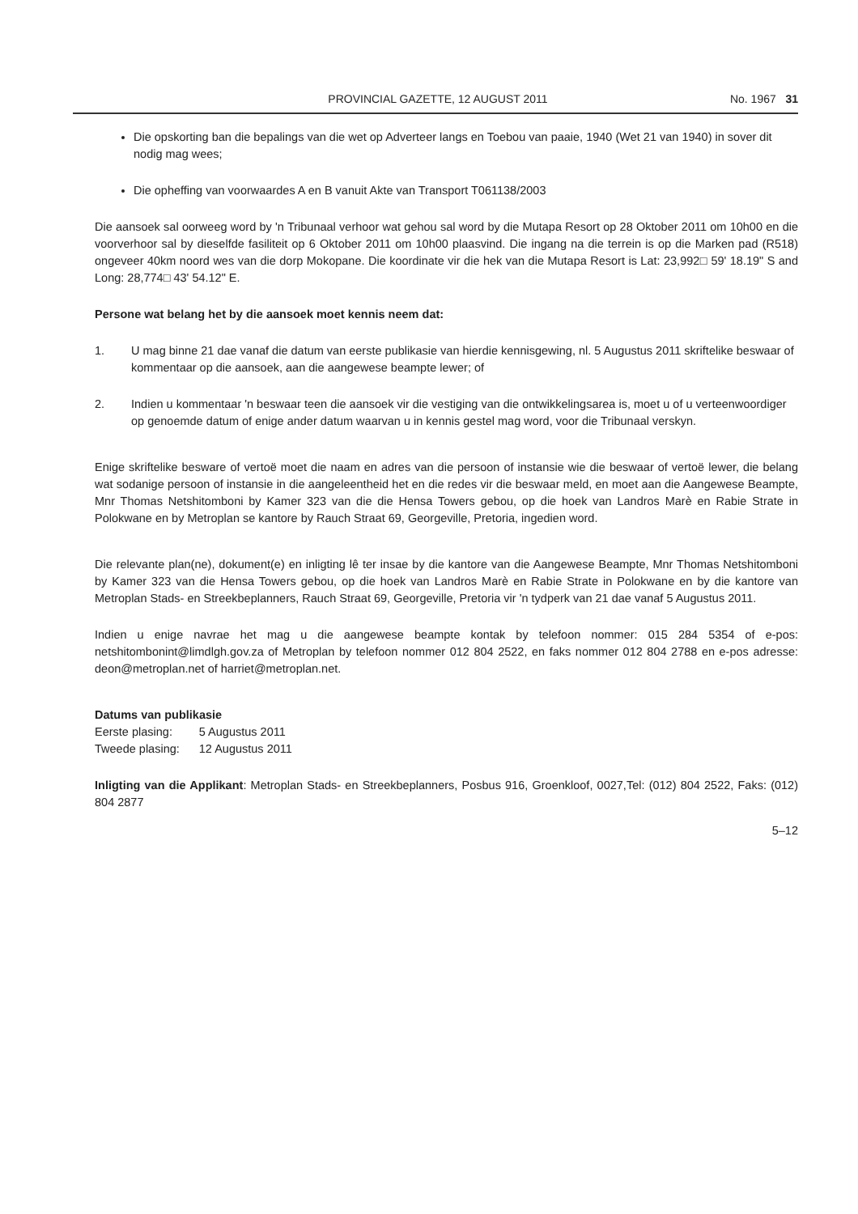PROVINCIAL GAZETTE, 12 AUGUST 2011
No. 1967 31
Die opskorting ban die bepalings van die wet op Adverteer langs en Toebou van paaie, 1940 (Wet 21 van 1940) in sover dit nodig mag wees;
Die opheffing van voorwaardes A en B vanuit Akte van Transport T061138/2003
Die aansoek sal oorweeg word by 'n Tribunaal verhoor wat gehou sal word by die Mutapa Resort op 28 Oktober 2011 om 10h00 en die voorverhoor sal by dieselfde fasiliteit op 6 Oktober 2011 om 10h00 plaasvind. Die ingang na die terrein is op die Marken pad (R518) ongeveer 40km noord wes van die dorp Mokopane. Die koordinate vir die hek van die Mutapa Resort is Lat: 23,992□ 59' 18.19" S and Long: 28,774□ 43' 54.12" E.
Persone wat belang het by die aansoek moet kennis neem dat:
1. U mag binne 21 dae vanaf die datum van eerste publikasie van hierdie kennisgewing, nl. 5 Augustus 2011 skriftelike beswaar of kommentaar op die aansoek, aan die aangewese beampte lewer; of
2. Indien u kommentaar 'n beswaar teen die aansoek vir die vestiging van die ontwikkelingsarea is, moet u of u verteenwoordiger op genoemde datum of enige ander datum waarvan u in kennis gestel mag word, voor die Tribunaal verskyn.
Enige skriftelike besware of vertoë moet die naam en adres van die persoon of instansie wie die beswaar of vertoë lewer, die belang wat sodanige persoon of instansie in die aangeleentheid het en die redes vir die beswaar meld, en moet aan die Aangewese Beampte, Mnr Thomas Netshitomboni by Kamer 323 van die die Hensa Towers gebou, op die hoek van Landros Marè en Rabie Strate in Polokwane en by Metroplan se kantore by Rauch Straat 69, Georgeville, Pretoria, ingedien word.
Die relevante plan(ne), dokument(e) en inligting lê ter insae by die kantore van die Aangewese Beampte, Mnr Thomas Netshitomboni by Kamer 323 van die Hensa Towers gebou, op die hoek van Landros Marè en Rabie Strate in Polokwane en by die kantore van Metroplan Stads- en Streekbeplanners, Rauch Straat 69, Georgeville, Pretoria vir 'n tydperk van 21 dae vanaf 5 Augustus 2011.
Indien u enige navrae het mag u die aangewese beampte kontak by telefoon nommer: 015 284 5354 of e-pos: netshitombonint@limdlgh.gov.za of Metroplan by telefoon nommer 012 804 2522, en faks nommer 012 804 2788 en e-pos adresse: deon@metroplan.net of harriet@metroplan.net.
Datums van publikasie
| Eerste plasing: | 5 Augustus 2011 |
| Tweede plasing: | 12 Augustus 2011 |
Inligting van die Applikant: Metroplan Stads- en Streekbeplanners, Posbus 916, Groenkloof, 0027,Tel: (012) 804 2522, Faks: (012) 804 2877
5–12